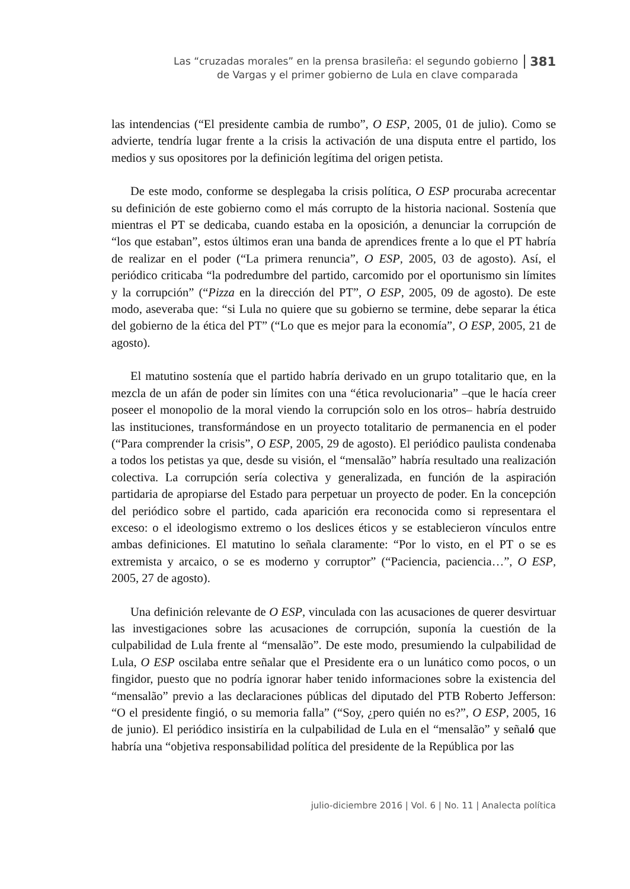Las “cruzadas morales” en la prensa brasileña: el segundo gobierno
de Vargas y el primer gobierno de Lula en clave comparada
381
las intendencias (“El presidente cambia de rumbo”, O ESP, 2005, 01 de julio). Como se advierte, tendría lugar frente a la crisis la activación de una disputa entre el partido, los medios y sus opositores por la definición legítima del origen petista.
De este modo, conforme se desplegaba la crisis política, O ESP procuraba acrecentar su definición de este gobierno como el más corrupto de la historia nacional. Sostenía que mientras el PT se dedicaba, cuando estaba en la oposición, a denunciar la corrupción de “los que estaban”, estos últimos eran una banda de aprendices frente a lo que el PT habría de realizar en el poder (“La primera renuncia”, O ESP, 2005, 03 de agosto). Así, el periódico criticaba “la podredumbre del partido, carcomido por el oportunismo sin límites y la corrupción” (“Pizza en la dirección del PT”, O ESP, 2005, 09 de agosto). De este modo, aseveraba que: “si Lula no quiere que su gobierno se termine, debe separar la ética del gobierno de la ética del PT” (“Lo que es mejor para la economía”, O ESP, 2005, 21 de agosto).
El matutino sostenía que el partido habría derivado en un grupo totalitario que, en la mezcla de un afán de poder sin límites con una “ética revolucionaria” –que le hacía creer poseer el monopolio de la moral viendo la corrupción solo en los otros– habría destruido las instituciones, transformándose en un proyecto totalitario de permanencia en el poder (“Para comprender la crisis”, O ESP, 2005, 29 de agosto). El periódico paulista condenaba a todos los petistas ya que, desde su visión, el “mensalão” habría resultado una realización colectiva. La corrupción sería colectiva y generalizada, en función de la aspiración partidaria de apropiarse del Estado para perpetuar un proyecto de poder. En la concepción del periódico sobre el partido, cada aparición era reconocida como si representara el exceso: o el ideologismo extremo o los deslices éticos y se establecieron vínculos entre ambas definiciones. El matutino lo señala claramente: “Por lo visto, en el PT o se es extremista y arcaico, o se es moderno y corruptor” (“Paciencia, paciencia…”, O ESP, 2005, 27 de agosto).
Una definición relevante de O ESP, vinculada con las acusaciones de querer desvirtuar las investigaciones sobre las acusaciones de corrupción, suponía la cuestión de la culpabilidad de Lula frente al “mensalão”. De este modo, presumiendo la culpabilidad de Lula, O ESP oscilaba entre señalar que el Presidente era o un lunático como pocos, o un fingidor, puesto que no podría ignorar haber tenido informaciones sobre la existencia del “mensalão” previo a las declaraciones públicas del diputado del PTB Roberto Jefferson: “O el presidente fingió, o su memoria falla” (“Soy, ¿pero quién no es?”, O ESP, 2005, 16 de junio). El periódico insistiría en la culpabilidad de Lula en el “mensalão” y señaló que habría una “objetiva responsabilidad política del presidente de la República por las
julio-diciembre 2016 | Vol. 6 | No. 11 | Analecta política